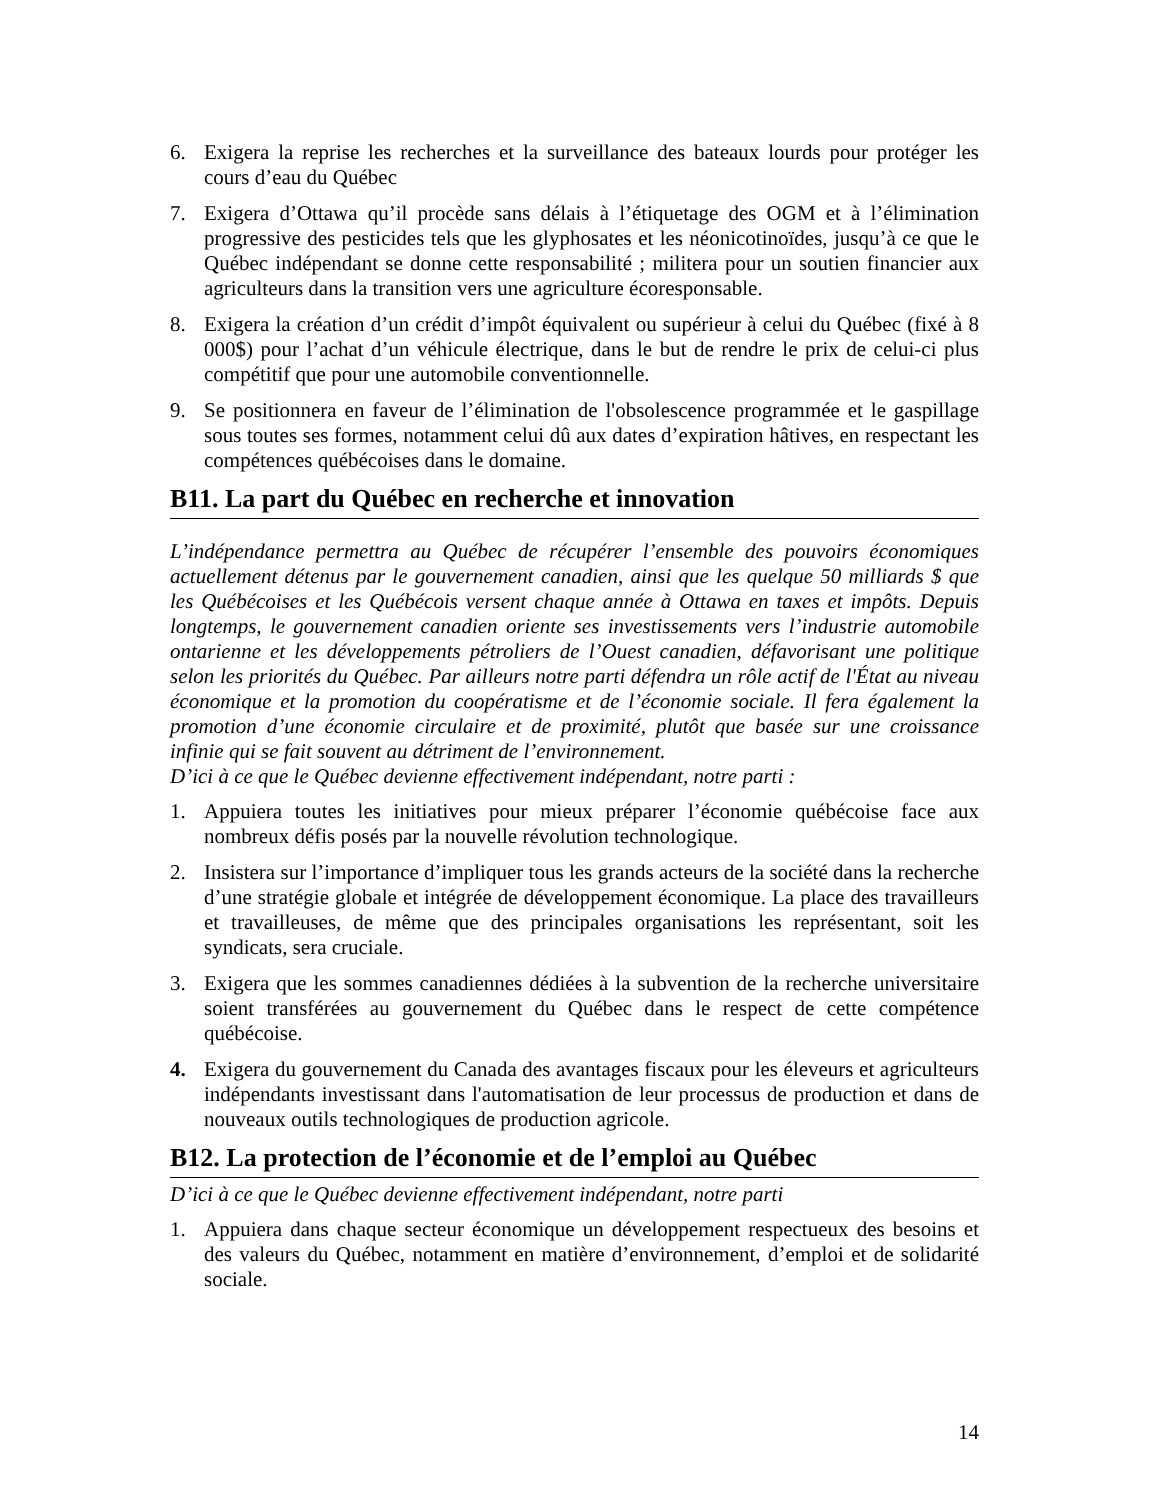6. Exigera la reprise les recherches et la surveillance des bateaux lourds pour protéger les cours d’eau du Québec
7. Exigera d’Ottawa qu’il procède sans délais à l’étiquetage des OGM et à l’élimination progressive des pesticides tels que les glyphosates et les néonicotinoïdes, jusqu’à ce que le Québec indépendant se donne cette responsabilité ; militera pour un soutien financier aux agriculteurs dans la transition vers une agriculture écoresponsable.
8. Exigera la création d’un crédit d’impôt équivalent ou supérieur à celui du Québec (fixé à 8 000$) pour l’achat d’un véhicule électrique, dans le but de rendre le prix de celui-ci plus compétitif que pour une automobile conventionnelle.
9. Se positionnera en faveur de l’élimination de l'obsolescence programmée et le gaspillage sous toutes ses formes, notamment celui dû aux dates d’expiration hâtives, en respectant les compétences québécoises dans le domaine.
B11. La part du Québec en recherche et innovation
L’indépendance permettra au Québec de récupérer l’ensemble des pouvoirs économiques actuellement détenus par le gouvernement canadien, ainsi que les quelque 50 milliards $ que les Québécoises et les Québécois versent chaque année à Ottawa en taxes et impôts. Depuis longtemps, le gouvernement canadien oriente ses investissements vers l’industrie automobile ontarienne et les développements pétroliers de l’Ouest canadien, défavorisant une politique selon les priorités du Québec. Par ailleurs notre parti défendra un rôle actif de l'État au niveau économique et la promotion du coopératisme et de l’économie sociale. Il fera également la promotion d’une économie circulaire et de proximité, plutôt que basée sur une croissance infinie qui se fait souvent au détriment de l’environnement.
D’ici à ce que le Québec devienne effectivement indépendant, notre parti :
1. Appuiera toutes les initiatives pour mieux préparer l’économie québécoise face aux nombreux défis posés par la nouvelle révolution technologique.
2. Insistera sur l’importance d’impliquer tous les grands acteurs de la société dans la recherche d’une stratégie globale et intégrée de développement économique. La place des travailleurs et travailleuses, de même que des principales organisations les représentant, soit les syndicats, sera cruciale.
3. Exigera que les sommes canadiennes dédiées à la subvention de la recherche universitaire soient transférées au gouvernement du Québec dans le respect de cette compétence québécoise.
4. Exigera du gouvernement du Canada des avantages fiscaux pour les éleveurs et agriculteurs indépendants investissant dans l'automatisation de leur processus de production et dans de nouveaux outils technologiques de production agricole.
B12. La protection de l’économie et de l’emploi au Québec
D’ici à ce que le Québec devienne effectivement indépendant, notre parti
1. Appuiera dans chaque secteur économique un développement respectueux des besoins et des valeurs du Québec, notamment en matière d’environnement, d’emploi et de solidarité sociale.
14